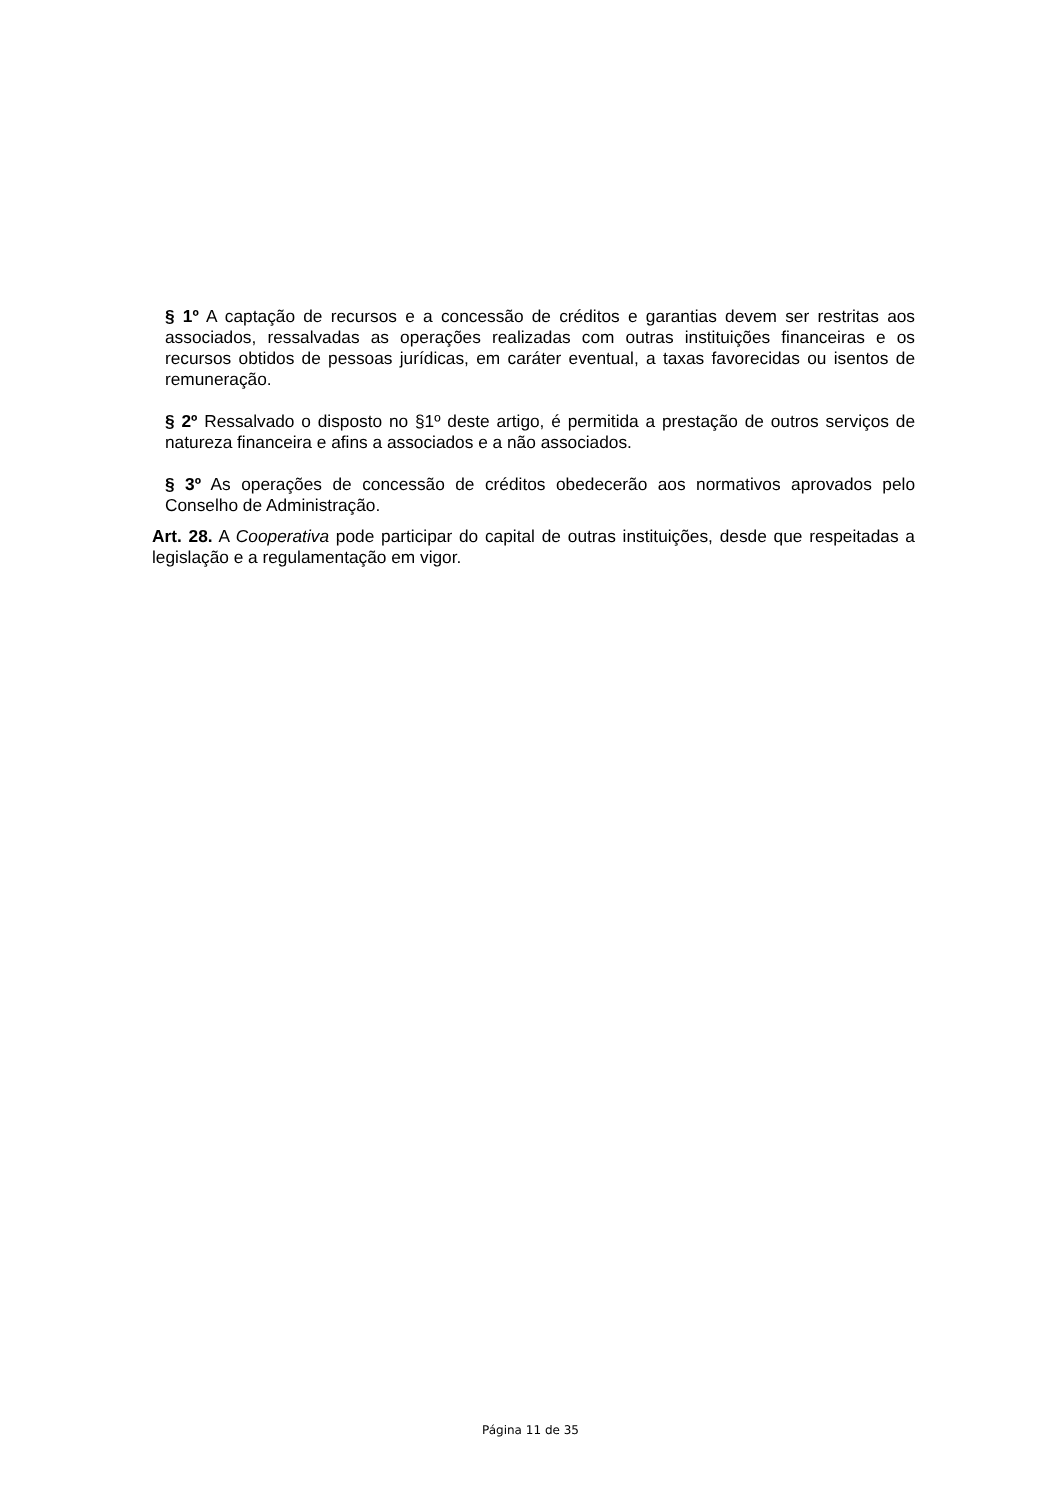§ 1º A captação de recursos e a concessão de créditos e garantias devem ser restritas aos associados, ressalvadas as operações realizadas com outras instituições financeiras e os recursos obtidos de pessoas jurídicas, em caráter eventual, a taxas favorecidas ou isentos de remuneração.
§ 2º Ressalvado o disposto no §1º deste artigo, é permitida a prestação de outros serviços de natureza financeira e afins a associados e a não associados.
§ 3º As operações de concessão de créditos obedecerão aos normativos aprovados pelo Conselho de Administração.
Art. 28. A Cooperativa pode participar do capital de outras instituições, desde que respeitadas a legislação e a regulamentação em vigor.
Página 11 de 35